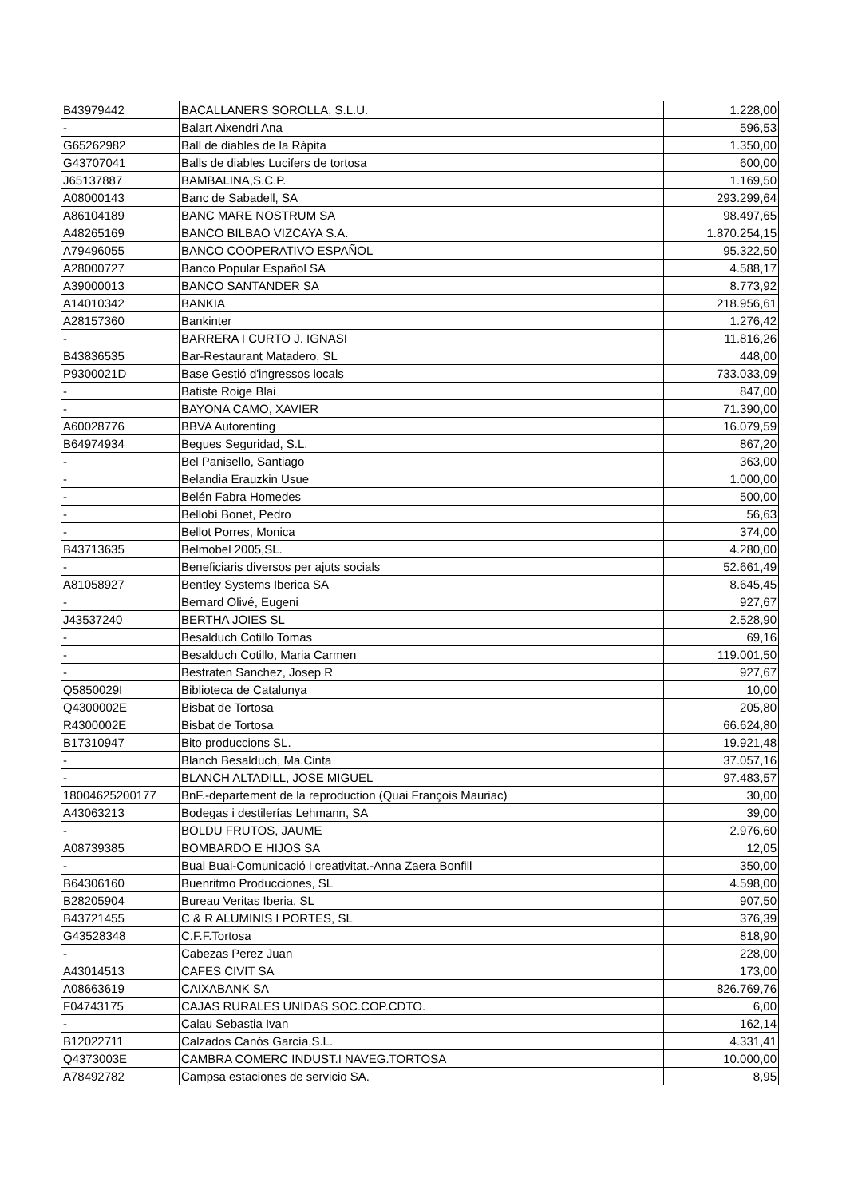| B43979442 | BACALLANERS SOROLLA, S.L.U. | 1.228,00 |
| - | Balart Aixendri Ana | 596,53 |
| G65262982 | Ball de diables de la Ràpita | 1.350,00 |
| G43707041 | Balls de diables Lucifers de tortosa | 600,00 |
| J65137887 | BAMBALINA,S.C.P. | 1.169,50 |
| A08000143 | Banc de Sabadell, SA | 293.299,64 |
| A86104189 | BANC MARE NOSTRUM SA | 98.497,65 |
| A48265169 | BANCO BILBAO VIZCAYA S.A. | 1.870.254,15 |
| A79496055 | BANCO COOPERATIVO ESPAÑOL | 95.322,50 |
| A28000727 | Banco Popular Español SA | 4.588,17 |
| A39000013 | BANCO SANTANDER SA | 8.773,92 |
| A14010342 | BANKIA | 218.956,61 |
| A28157360 | Bankinter | 1.276,42 |
| - | BARRERA I CURTO J. IGNASI | 11.816,26 |
| B43836535 | Bar-Restaurant Matadero, SL | 448,00 |
| P9300021D | Base Gestió d'ingressos locals | 733.033,09 |
| - | Batiste Roige Blai | 847,00 |
| - | BAYONA CAMO, XAVIER | 71.390,00 |
| A60028776 | BBVA Autorenting | 16.079,59 |
| B64974934 | Begues Seguridad, S.L. | 867,20 |
| - | Bel Panisello, Santiago | 363,00 |
| - | Belandia Erauzkin Usue | 1.000,00 |
| - | Belén Fabra Homedes | 500,00 |
| - | Bellobí Bonet, Pedro | 56,63 |
| - | Bellot Porres, Monica | 374,00 |
| B43713635 | Belmobel 2005,SL. | 4.280,00 |
| - | Beneficiaris diversos per ajuts socials | 52.661,49 |
| A81058927 | Bentley Systems Iberica SA | 8.645,45 |
| - | Bernard Olivé, Eugeni | 927,67 |
| J43537240 | BERTHA JOIES SL | 2.528,90 |
| - | Besalduch Cotillo Tomas | 69,16 |
| - | Besalduch Cotillo, Maria Carmen | 119.001,50 |
| - | Bestraten Sanchez, Josep R | 927,67 |
| Q5850029I | Biblioteca de Catalunya | 10,00 |
| Q4300002E | Bisbat de Tortosa | 205,80 |
| R4300002E | Bisbat de Tortosa | 66.624,80 |
| B17310947 | Bito produccions SL. | 19.921,48 |
| - | Blanch Besalduch, Ma.Cinta | 37.057,16 |
| - | BLANCH ALTADILL, JOSE MIGUEL | 97.483,57 |
| 18004625200177 | BnF.-departement de la reproduction (Quai François Mauriac) | 30,00 |
| A43063213 | Bodegas i destilerías Lehmann, SA | 39,00 |
| - | BOLDU FRUTOS, JAUME | 2.976,60 |
| A08739385 | BOMBARDO E HIJOS SA | 12,05 |
| - | Buai Buai-Comunicació i creativitat.-Anna Zaera Bonfill | 350,00 |
| B64306160 | Buenritmo Producciones, SL | 4.598,00 |
| B28205904 | Bureau Veritas Iberia, SL | 907,50 |
| B43721455 | C & R ALUMINIS I PORTES, SL | 376,39 |
| G43528348 | C.F.F.Tortosa | 818,90 |
| - | Cabezas Perez Juan | 228,00 |
| A43014513 | CAFES CIVIT SA | 173,00 |
| A08663619 | CAIXABANK SA | 826.769,76 |
| F04743175 | CAJAS RURALES UNIDAS SOC.COP.CDTO. | 6,00 |
| - | Calau Sebastia Ivan | 162,14 |
| B12022711 | Calzados Canós García,S.L. | 4.331,41 |
| Q4373003E | CAMBRA COMERC INDUST.I NAVEG.TORTOSA | 10.000,00 |
| A78492782 | Campsa estaciones de servicio SA. | 8,95 |